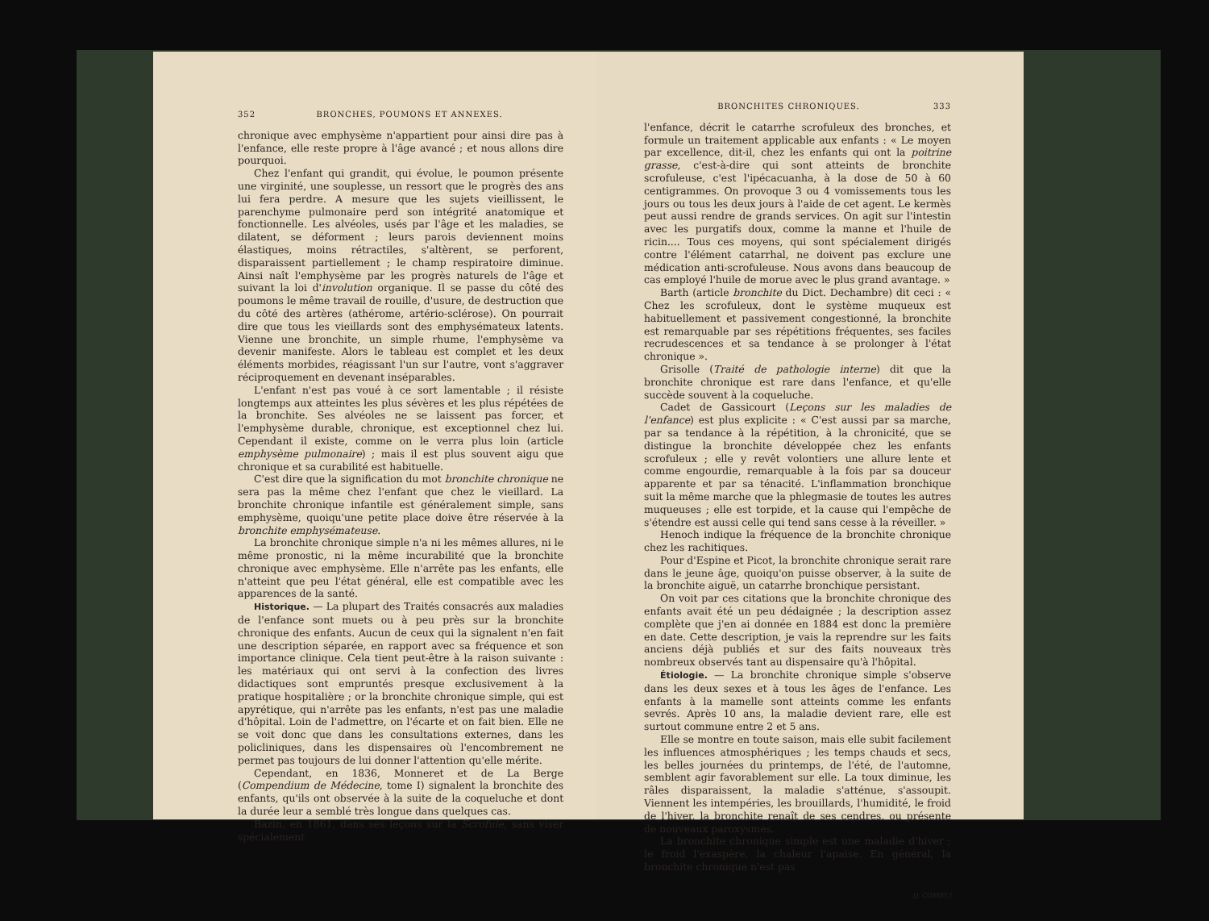352 BRONCHES, POUMONS ET ANNEXES.
chronique avec emphysème n'appartient pour ainsi dire pas à l'enfance, elle reste propre à l'âge avancé ; et nous allons dire pourquoi.
Chez l'enfant qui grandit, qui évolue, le poumon présente une virginité, une souplesse, un ressort que le progrès des ans lui fera perdre. A mesure que les sujets vieillissent, le parenchyme pulmonaire perd son intégrité anatomique et fonctionnelle. Les alvéoles, usés par l'âge et les maladies, se dilatent, se déforment ; leurs parois deviennent moins élastiques, moins rétractiles, s'altèrent, se perforent, disparaissent partiellement ; le champ respiratoire diminue. Ainsi naît l'emphysème par les progrès naturels de l'âge et suivant la loi d'involution organique. Il se passe du côté des poumons le même travail de rouille, d'usure, de destruction que du côté des artères (athérome, artério-sclérose). On pourrait dire que tous les vieillards sont des emphysémateux latents. Vienne une bronchite, un simple rhume, l'emphysème va devenir manifeste. Alors le tableau est complet et les deux éléments morbides, réagissant l'un sur l'autre, vont s'aggraver réciproquement en devenant inséparables.
L'enfant n'est pas voué à ce sort lamentable ; il résiste longtemps aux atteintes les plus sévères et les plus répétées de la bronchite. Ses alvéoles ne se laissent pas forcer, et l'emphysème durable, chronique, est exceptionnel chez lui. Cependant il existe, comme on le verra plus loin (article emphysème pulmonaire) ; mais il est plus souvent aigu que chronique et sa curabilité est habituelle.
C'est dire que la signification du mot bronchite chronique ne sera pas la même chez l'enfant que chez le vieillard. La bronchite chronique infantile est généralement simple, sans emphysème, quoiqu'une petite place doive être réservée à la bronchite emphysémateuse.
La bronchite chronique simple n'a ni les mêmes allures, ni le même pronostic, ni la même incurabilité que la bronchite chronique avec emphysème. Elle n'arrête pas les enfants, elle n'atteint que peu l'état général, elle est compatible avec les apparences de la santé.
Historique. — La plupart des Traités consacrés aux maladies de l'enfance sont muets ou à peu près sur la bronchite chronique des enfants. Aucun de ceux qui la signalent n'en fait une description séparée, en rapport avec sa fréquence et son importance clinique. Cela tient peut-être à la raison suivante : les matériaux qui ont servi à la confection des livres didactiques sont empruntés presque exclusivement à la pratique hospitalière ; or la bronchite chronique simple, qui est apyrétique, qui n'arrête pas les enfants, n'est pas une maladie d'hôpital. Loin de l'admettre, on l'écarte et on fait bien. Elle ne se voit donc que dans les consultations externes, dans les policliniques, dans les dispensaires où l'encombrement ne permet pas toujours de lui donner l'attention qu'elle mérite.
Cependant, en 1836, Monneret et de La Berge (Compendium de Médecine, tome I) signalent la bronchite des enfants, qu'ils ont observée à la suite de la coqueluche et dont la durée leur a semblé très longue dans quelques cas.
Bazin, en 1861, dans ses leçons sur la Scrofule, sans viser spécialement
BRONCHITES CHRONIQUES. 333
l'enfance, décrit le catarrhe scrofuleux des bronches, et formule un traitement applicable aux enfants : « Le moyen par excellence, dit-il, chez les enfants qui ont la poitrine grasse, c'est-à-dire qui sont atteints de bronchite scrofuleuse, c'est l'ipécacuanha, à la dose de 50 à 60 centigrammes. On provoque 3 ou 4 vomissements tous les jours ou tous les deux jours à l'aide de cet agent. Le kermès peut aussi rendre de grands services. On agit sur l'intestin avec les purgatifs doux, comme la manne et l'huile de ricin.... Tous ces moyens, qui sont spécialement dirigés contre l'élément catarrhal, ne doivent pas exclure une médication anti-scrofuleuse. Nous avons dans beaucoup de cas employé l'huile de morue avec le plus grand avantage. »
Barth (article bronchite du Dict. Dechambre) dit ceci : « Chez les scrofuleux, dont le système muqueux est habituellement et passivement congestionné, la bronchite est remarquable par ses répétitions fréquentes, ses faciles recrudescences et sa tendance à se prolonger à l'état chronique ».
Grisolle (Traité de pathologie interne) dit que la bronchite chronique est rare dans l'enfance, et qu'elle succède souvent à la coqueluche.
Cadet de Gassicourt (Leçons sur les maladies de l'enfance) est plus explicite : « C'est aussi par sa marche, par sa tendance à la répétition, à la chronicité, que se distingue la bronchite développée chez les enfants scrofuleux ; elle y revêt volontiers une allure lente et comme engourdie, remarquable à la fois par sa douceur apparente et par sa ténacité. L'inflammation bronchique suit la même marche que la phlegmasie de toutes les autres muqueuses ; elle est torpide, et la cause qui l'empêche de s'étendre est aussi celle qui tend sans cesse à la réveiller. »
Henoch indique la fréquence de la bronchite chronique chez les rachitiques.
Pour d'Espine et Picot, la bronchite chronique serait rare dans le jeune âge, quoiqu'on puisse observer, à la suite de la bronchite aiguë, un catarrhe bronchique persistant.
On voit par ces citations que la bronchite chronique des enfants avait été un peu dédaignée ; la description assez complète que j'en ai donnée en 1884 est donc la première en date. Cette description, je vais la reprendre sur les faits anciens déjà publiés et sur des faits nouveaux très nombreux observés tant au dispensaire qu'à l'hôpital.
Étiologie. — La bronchite chronique simple s'observe dans les deux sexes et à tous les âges de l'enfance. Les enfants à la mamelle sont atteints comme les enfants sevrés. Après 10 ans, la maladie devient rare, elle est surtout commune entre 2 et 5 ans.
Elle se montre en toute saison, mais elle subit facilement les influences atmosphériques ; les temps chauds et secs, les belles journées du printemps, de l'été, de l'automne, semblent agir favorablement sur elle. La toux diminue, les râles disparaissent, la maladie s'atténue, s'assoupit. Viennent les intempéries, les brouillards, l'humidité, le froid de l'hiver, la bronchite renaît de ses cendres, ou présente de nouveaux paroxysmes.
La bronchite chronique simple est une maladie d'hiver ; le froid l'exaspère, la chaleur l'apaise. En général, la bronchite chronique n'est pas
[J. COMBY.]